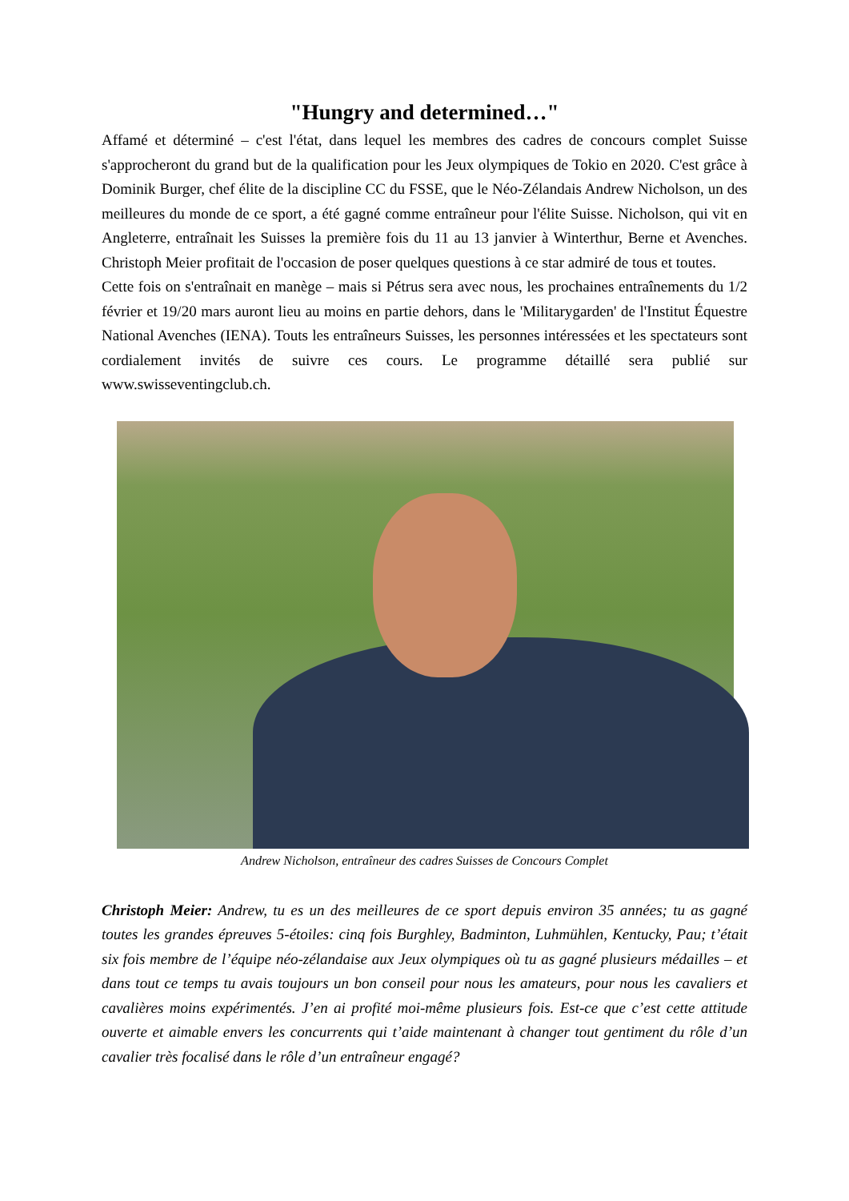"Hungry and determined…"
Affamé et déterminé – c'est l'état, dans lequel les membres des cadres de concours complet Suisse s'approcheront du grand but de la qualification pour les Jeux olympiques de Tokio en 2020. C'est grâce à Dominik Burger, chef élite de la discipline CC du FSSE, que le Néo-Zélandais Andrew Nicholson, un des meilleures du monde de ce sport, a été gagné comme entraîneur pour l'élite Suisse. Nicholson, qui vit en Angleterre, entraînait les Suisses la première fois du 11 au 13 janvier à Winterthur, Berne et Avenches. Christoph Meier profitait de l'occasion de poser quelques questions à ce star admiré de tous et toutes.
Cette fois on s'entraînait en manège – mais si Pétrus sera avec nous, les prochaines entraînements du 1/2 février et 19/20 mars auront lieu au moins en partie dehors, dans le 'Militarygarden' de l'Institut Équestre National Avenches (IENA). Touts les entraîneurs Suisses, les personnes intéressées et les spectateurs sont cordialement invités de suivre ces cours. Le programme détaillé sera publié sur www.swisseventingclub.ch.
Andrew Nicholson, entraîneur des cadres Suisses de Concours Complet
Christoph Meier: Andrew, tu es un des meilleures de ce sport depuis environ 35 années; tu as gagné toutes les grandes épreuves 5-étoiles: cinq fois Burghley, Badminton, Luhmühlen, Kentucky, Pau; t’était six fois membre de l’équipe néo-zélandaise aux Jeux olympiques où tu as gagné plusieurs médailles – et dans tout ce temps tu avais toujours un bon conseil pour nous les amateurs, pour nous les cavaliers et cavalières moins expérimentés. J’en ai profité moi-même plusieurs fois. Est-ce que c’est cette attitude ouverte et aimable envers les concurrents qui t’aide maintenant à changer tout gentiment du rôle d’un cavalier très focalisé dans le rôle d’un entraîneur engagé?